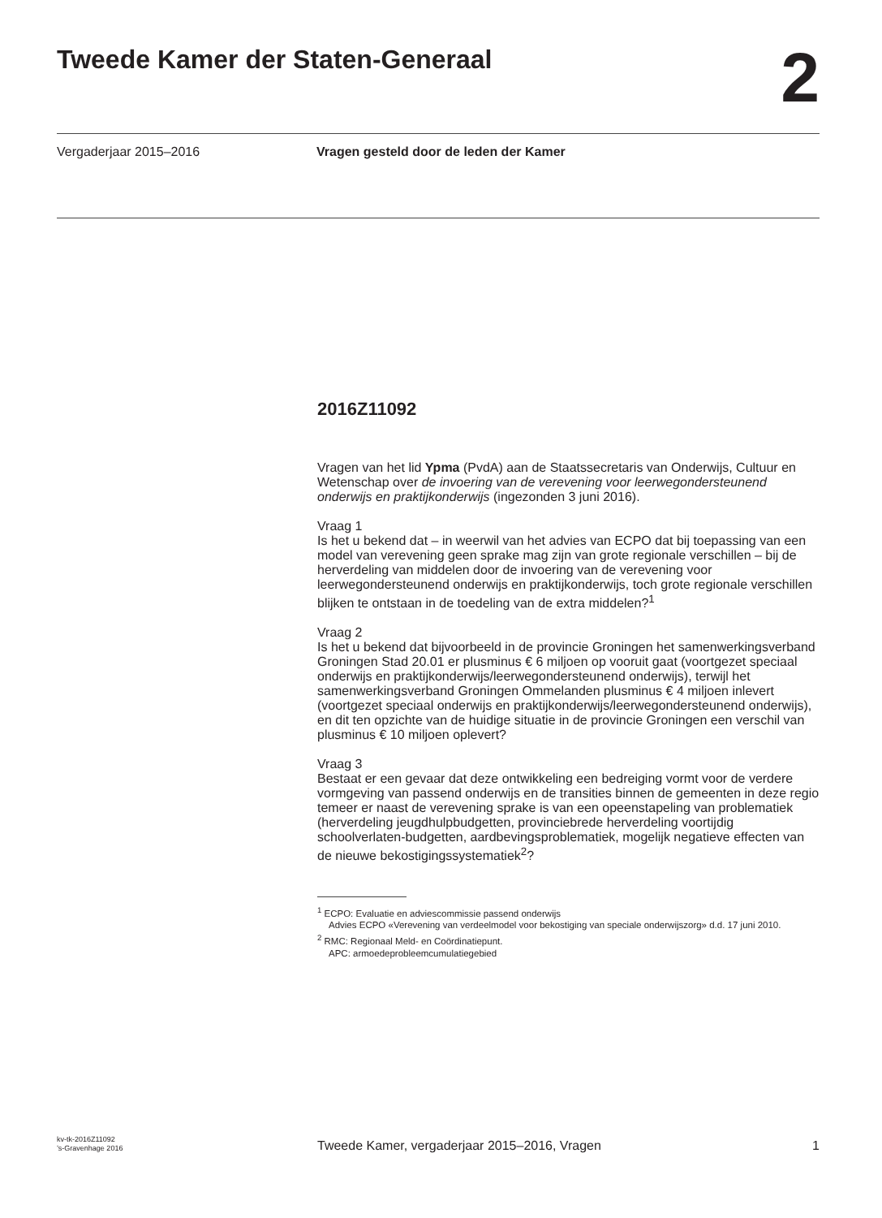Tweede Kamer der Staten-Generaal
2
Vergaderjaar 2015–2016 Vragen gesteld door de leden der Kamer
2016Z11092
Vragen van het lid Ypma (PvdA) aan de Staatssecretaris van Onderwijs, Cultuur en Wetenschap over de invoering van de verevening voor leerwegondersteunend onderwijs en praktijkonderwijs (ingezonden 3 juni 2016).
Vraag 1
Is het u bekend dat – in weerwil van het advies van ECPO dat bij toepassing van een model van verevening geen sprake mag zijn van grote regionale verschillen – bij de herverdeling van middelen door de invoering van de verevening voor leerwegondersteunend onderwijs en praktijkonderwijs, toch grote regionale verschillen blijken te ontstaan in de toedeling van de extra middelen?<sup>1</sup>
Vraag 2
Is het u bekend dat bijvoorbeeld in de provincie Groningen het samenwerkingsverband Groningen Stad 20.01 er plusminus € 6 miljoen op vooruit gaat (voortgezet speciaal onderwijs en praktijkonderwijs/leerwegondersteunend onderwijs), terwijl het samenwerkingsverband Groningen Ommelanden plusminus € 4 miljoen inlevert (voortgezet speciaal onderwijs en praktijkonderwijs/leerwegondersteunend onderwijs), en dit ten opzichte van de huidige situatie in de provincie Groningen een verschil van plusminus € 10 miljoen oplevert?
Vraag 3
Bestaat er een gevaar dat deze ontwikkeling een bedreiging vormt voor de verdere vormgeving van passend onderwijs en de transities binnen de gemeenten in deze regio temeer er naast de verevening sprake is van een opeenstapeling van problematiek (herverdeling jeugdhulpbudgetten, provinciebrede herverdeling voortijdig schoolverlaten-budgetten, aardbevingsproblematiek, mogelijk negatieve effecten van de nieuwe bekostigingssystematiek<sup>2</sup>?
<sup>1</sup> ECPO: Evaluatie en adviescommissie passend onderwijs
Advies ECPO «Verevening van verdeelmodel voor bekostiging van speciale onderwijszorg» d.d. 17 juni 2010.
<sup>2</sup> RMC: Regionaal Meld- en Coördinatiepunt.
APC: armoedeprobleemcumulatiegebied
kv-tk-2016Z11092
’s-Gravenhage 2016
Tweede Kamer, vergaderjaar 2015–2016, Vragen
1